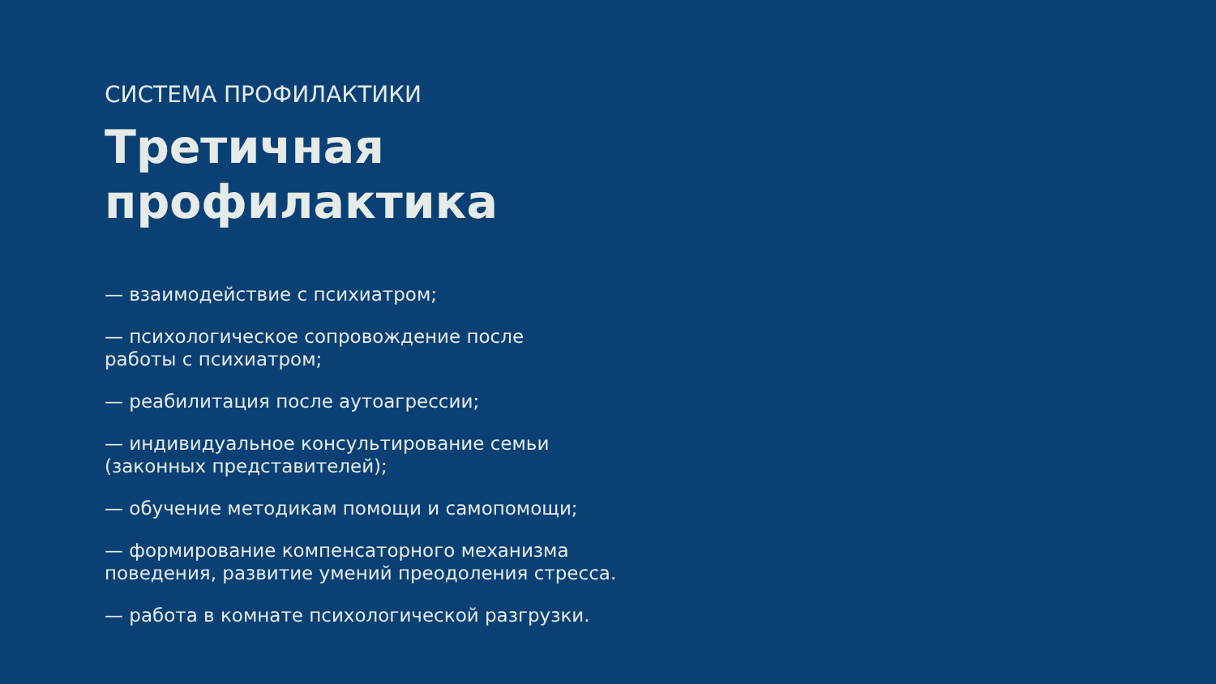СИСТЕМА ПРОФИЛАКТИКИ
Третичная
профилактика
— взаимодействие с психиатром;
— психологическое сопровождение после
работы с психиатром;
— реабилитация после аутоагрессии;
— индивидуальное консультирование семьи
(законных представителей);
— обучение методикам помощи и самопомощи;
— формирование компенсаторного механизма
поведения, развитие умений преодоления стресса.
— работа в комнате психологической разгрузки.